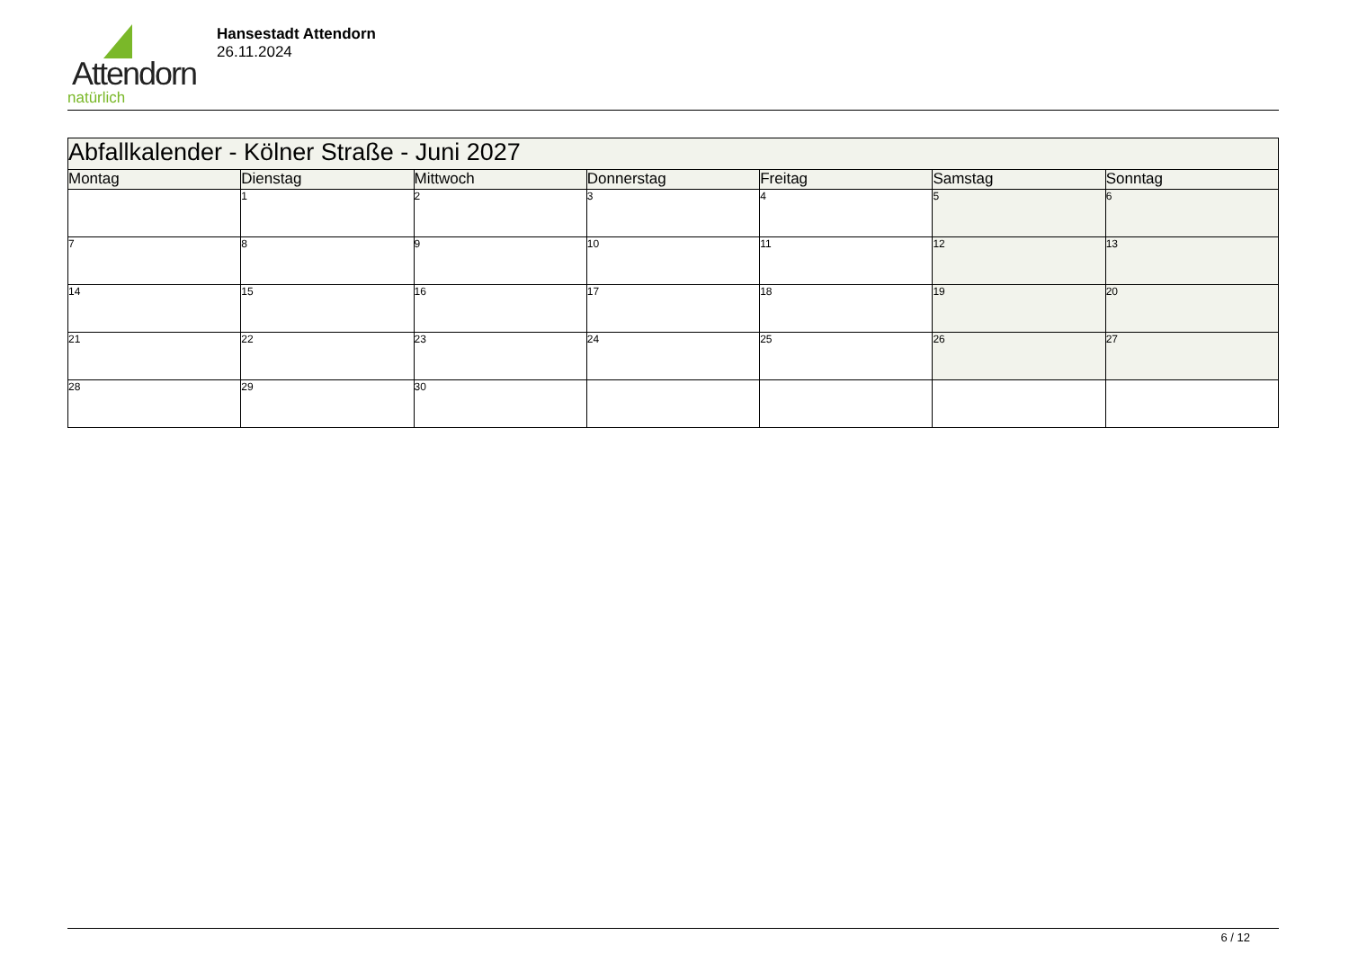Attendorn
natürlich
Hansestadt Attendorn
26.11.2024
| Abfallkalender - Kölner Straße - Juni 2027 | | | | | | |
| Montag | Dienstag | Mittwoch | Donnerstag | Freitag | Samstag | Sonntag |
| | 1 | 2 | 3 | 4 | 5 | 6 |
| 7 | 8 | 9 | 10 | 11 | 12 | 13 |
| 14 | 15 | 16 | 17 | 18 | 19 | 20 |
| 21 | 22 | 23 | 24 | 25 | 26 | 27 |
| 28 | 29 | 30 | | | | |
6 / 12